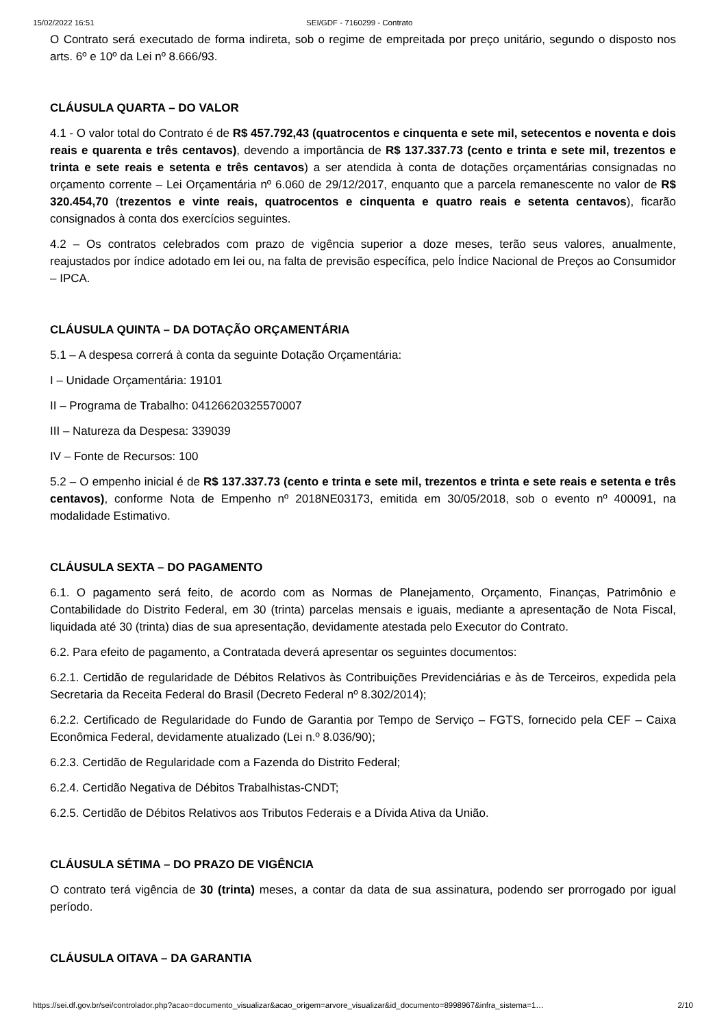15/02/2022 16:51 SEI/GDF - 7160299 - Contrato
O Contrato será executado de forma indireta, sob o regime de empreitada por preço unitário, segundo o disposto nos arts. 6º e 10º da Lei nº 8.666/93.
CLÁUSULA QUARTA – DO VALOR
4.1 - O valor total do Contrato é de R$ 457.792,43 (quatrocentos e cinquenta e sete mil, setecentos e noventa e dois reais e quarenta e três centavos), devendo a importância de R$ 137.337.73 (cento e trinta e sete mil, trezentos e trinta e sete reais e setenta e três centavos) a ser atendida à conta de dotações orçamentárias consignadas no orçamento corrente – Lei Orçamentária nº 6.060 de 29/12/2017, enquanto que a parcela remanescente no valor de R$ 320.454,70 (trezentos e vinte reais, quatrocentos e cinquenta e quatro reais e setenta centavos), ficarão consignados à conta dos exercícios seguintes.
4.2 – Os contratos celebrados com prazo de vigência superior a doze meses, terão seus valores, anualmente, reajustados por índice adotado em lei ou, na falta de previsão específica, pelo Índice Nacional de Preços ao Consumidor – IPCA.
CLÁUSULA QUINTA – DA DOTAÇÃO ORÇAMENTÁRIA
5.1 – A despesa correrá à conta da seguinte Dotação Orçamentária:
I – Unidade Orçamentária: 19101
II – Programa de Trabalho: 04126620325570007
III – Natureza da Despesa: 339039
IV – Fonte de Recursos: 100
5.2 – O empenho inicial é de R$ 137.337.73 (cento e trinta e sete mil, trezentos e trinta e sete reais e setenta e três centavos), conforme Nota de Empenho nº 2018NE03173, emitida em 30/05/2018, sob o evento nº 400091, na modalidade Estimativo.
CLÁUSULA SEXTA – DO PAGAMENTO
6.1. O pagamento será feito, de acordo com as Normas de Planejamento, Orçamento, Finanças, Patrimônio e Contabilidade do Distrito Federal, em 30 (trinta) parcelas mensais e iguais, mediante a apresentação de Nota Fiscal, liquidada até 30 (trinta) dias de sua apresentação, devidamente atestada pelo Executor do Contrato.
6.2. Para efeito de pagamento, a Contratada deverá apresentar os seguintes documentos:
6.2.1. Certidão de regularidade de Débitos Relativos às Contribuições Previdenciárias e às de Terceiros, expedida pela Secretaria da Receita Federal do Brasil (Decreto Federal nº 8.302/2014);
6.2.2. Certificado de Regularidade do Fundo de Garantia por Tempo de Serviço – FGTS, fornecido pela CEF – Caixa Econômica Federal, devidamente atualizado (Lei n.º 8.036/90);
6.2.3. Certidão de Regularidade com a Fazenda do Distrito Federal;
6.2.4. Certidão Negativa de Débitos Trabalhistas-CNDT;
6.2.5. Certidão de Débitos Relativos aos Tributos Federais e a Dívida Ativa da União.
CLÁUSULA SÉTIMA – DO PRAZO DE VIGÊNCIA
O contrato terá vigência de 30 (trinta) meses, a contar da data de sua assinatura, podendo ser prorrogado por igual período.
CLÁUSULA OITAVA – DA GARANTIA
https://sei.df.gov.br/sei/controlador.php?acao=documento_visualizar&acao_origem=arvore_visualizar&id_documento=8998967&infra_sistema=1… 2/10